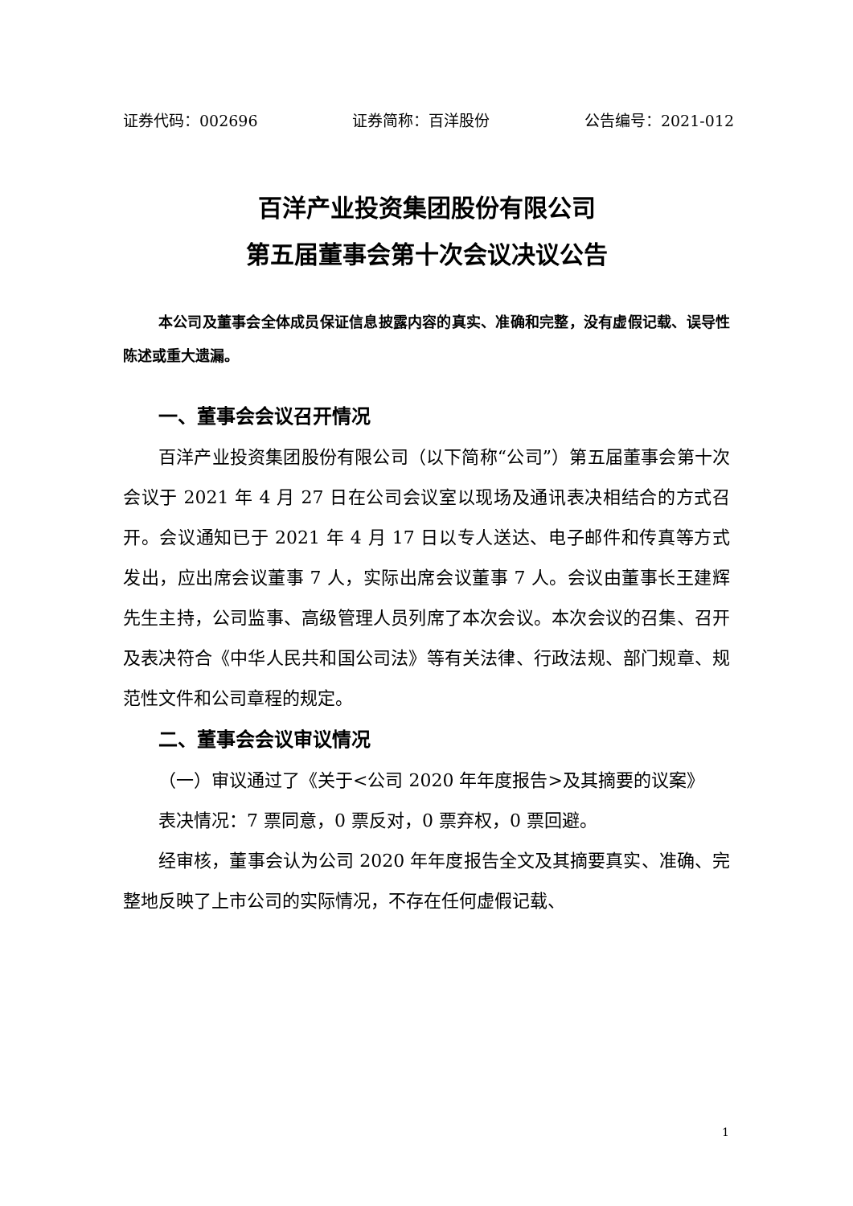证券代码：002696 证券简称：百洋股份 公告编号：2021-012
百洋产业投资集团股份有限公司
第五届董事会第十次会议决议公告
本公司及董事会全体成员保证信息披露内容的真实、准确和完整，没有虚假记载、误导性陈述或重大遗漏。
一、董事会会议召开情况
百洋产业投资集团股份有限公司（以下简称“公司”）第五届董事会第十次会议于 2021 年 4 月 27 日在公司会议室以现场及通讯表决相结合的方式召开。会议通知已于 2021 年 4 月 17 日以专人送达、电子邮件和传真等方式发出，应出席会议董事 7 人，实际出席会议董事 7 人。会议由董事长王建辉先生主持，公司监事、高级管理人员列席了本次会议。本次会议的召集、召开及表决符合《中华人民共和国公司法》等有关法律、行政法规、部门规章、规范性文件和公司章程的规定。
二、董事会会议审议情况
（一）审议通过了《关于<公司 2020 年年度报告>及其摘要的议案》
表决情况：7 票同意，0 票反对，0 票弃权，0 票回避。
经审核，董事会认为公司 2020 年年度报告全文及其摘要真实、准确、完整地反映了上市公司的实际情况，不存在任何虚假记载、
1